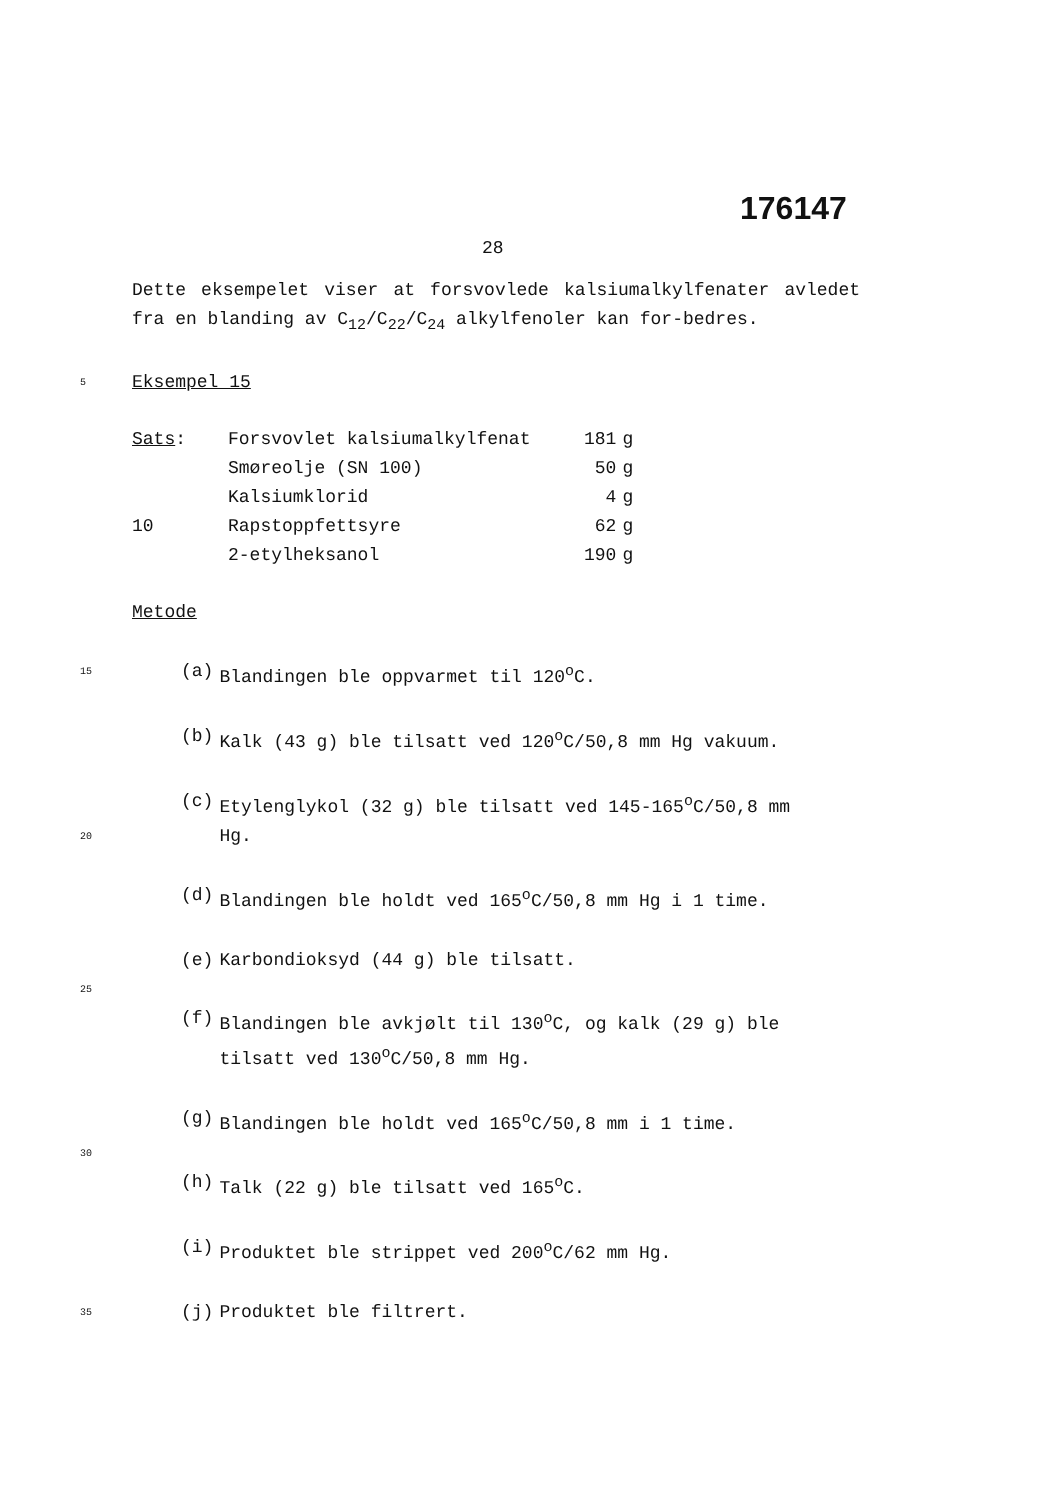176147
28
Dette eksempelet viser at forsvovlede kalsiumalkylfenater avledet fra en blanding av C<sub>12</sub>/C<sub>22</sub>/C<sub>24</sub> alkylfenoler kan for-bedres.
5 Eksempel 15
| Sats : | Forsvovlet kalsiumalkylfenat | 181 | g |
| | Smøreolje (SN 100) | 50 | g |
| | Kalsiumklorid | 4 | g |
| 10 | Rapstoppfettsyre | 62 | g |
| | 2-etylheksanol | 190 | g |
Metode
| 15 | (a) | Blandingen ble oppvarmet til 120<sup>o</sup>C. |
| | (b) | Kalk (43 g) ble tilsatt ved 120<sup>o</sup>C/50,8 mm Hg vakuum. |
| | (c) | Etylenglykol (32 g) ble tilsatt ved 145-165<sup>o</sup>C/50,8 mm |
| 20 | | Hg. |
| | (d) | Blandingen ble holdt ved 165<sup>o</sup>C/50,8 mm Hg i 1 time. |
| | (e) | Karbondioksyd (44 g) ble tilsatt. |
| 25 | | |
| | (f) | Blandingen ble avkjølt til 130<sup>o</sup>C, og kalk (29 g) ble tilsatt ved 130<sup>o</sup>C/50,8 mm Hg. |
| | (g) | Blandingen ble holdt ved 165<sup>o</sup>C/50,8 mm i 1 time. |
| 30 | | |
| | (h) | Talk (22 g) ble tilsatt ved 165<sup>o</sup>C. |
| | (i) | Produktet ble strippet ved 200<sup>o</sup>C/62 mm Hg. |
| 35 | (j) | Produktet ble filtrert. |